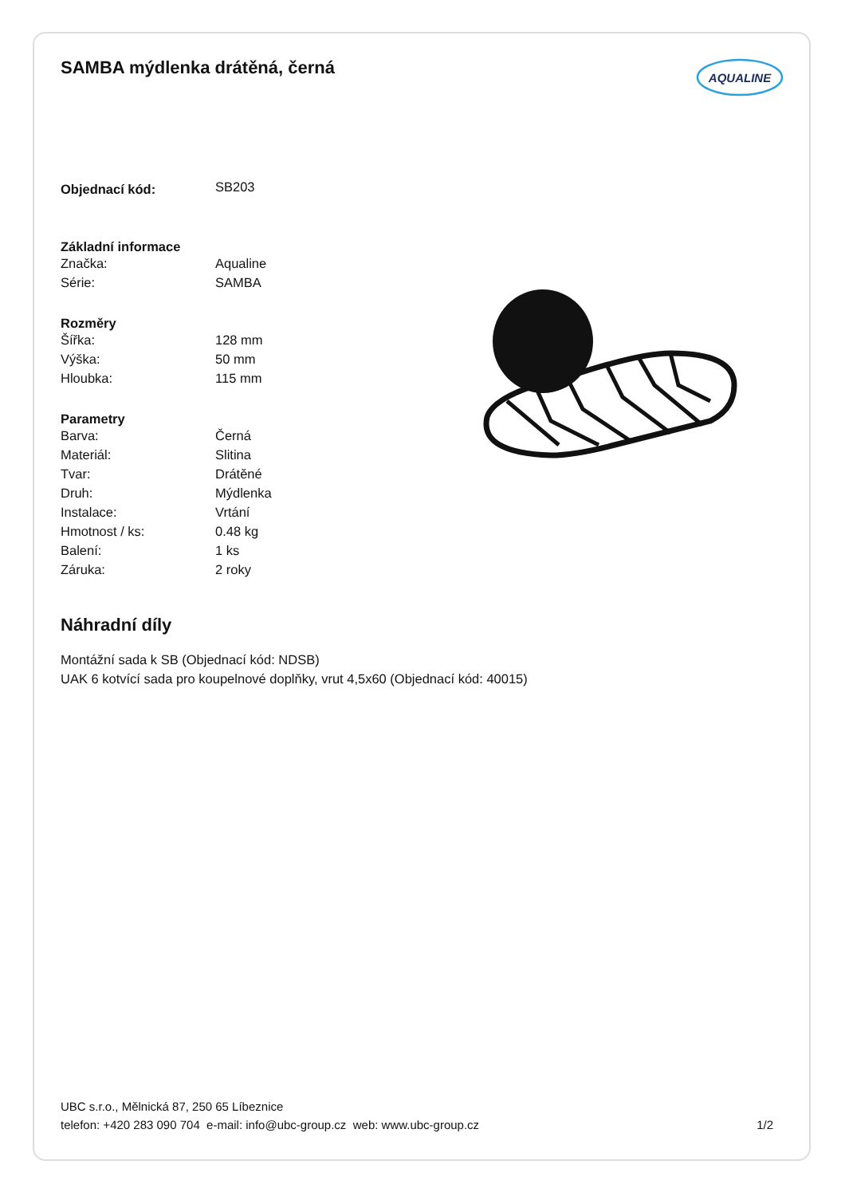SAMBA mýdlenka drátěná, černá
AQUALINE
| Objednací kód: | SB203 |
| Základní informace | |
| Značka: | Aqualine |
| Série: | SAMBA |
| Rozměry | |
| Šířka: | 128 mm |
| Výška: | 50 mm |
| Hloubka: | 115 mm |
| Parametry | |
| Barva: | Černá |
| Materiál: | Slitina |
| Tvar: | Drátěné |
| Druh: | Mýdlenka |
| Instalace: | Vrtání |
| Hmotnost / ks: | 0.48 kg |
| Balení: | 1 ks |
| Záruka: | 2 roky |
Náhradní díly
Montážní sada k SB (Objednací kód: NDSB)
UAK 6 kotvící sada pro koupelnové doplňky, vrut 4,5x60 (Objednací kód: 40015)
UBC s.r.o., Mělnická 87, 250 65 Líbeznice
telefon: +420 283 090 704 e-mail: info@ubc-group.cz web: www.ubc-group.cz 1/2